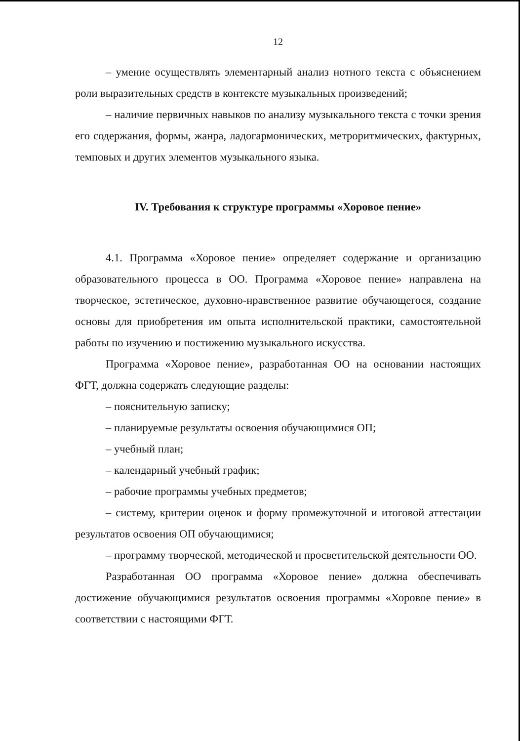12
– умение осуществлять элементарный анализ нотного текста с объяснением роли выразительных средств в контексте музыкальных произведений;
– наличие первичных навыков по анализу музыкального текста с точки зрения его содержания, формы, жанра, ладогармонических, метроритмических, фактурных, темповых и других элементов музыкального языка.
IV. Требования к структуре программы «Хоровое пение»
4.1. Программа «Хоровое пение» определяет содержание и организацию образовательного процесса в ОО. Программа «Хоровое пение» направлена на творческое, эстетическое, духовно-нравственное развитие обучающегося, создание основы для приобретения им опыта исполнительской практики, самостоятельной работы по изучению и постижению музыкального искусства.
Программа «Хоровое пение», разработанная ОО на основании настоящих ФГТ, должна содержать следующие разделы:
– пояснительную записку;
– планируемые результаты освоения обучающимися ОП;
– учебный план;
– календарный учебный график;
– рабочие программы учебных предметов;
– систему, критерии оценок и форму промежуточной и итоговой аттестации результатов освоения ОП обучающимися;
– программу творческой, методической и просветительской деятельности ОО.
Разработанная ОО программа «Хоровое пение» должна обеспечивать достижение обучающимися результатов освоения программы «Хоровое пение» в соответствии с настоящими ФГТ.